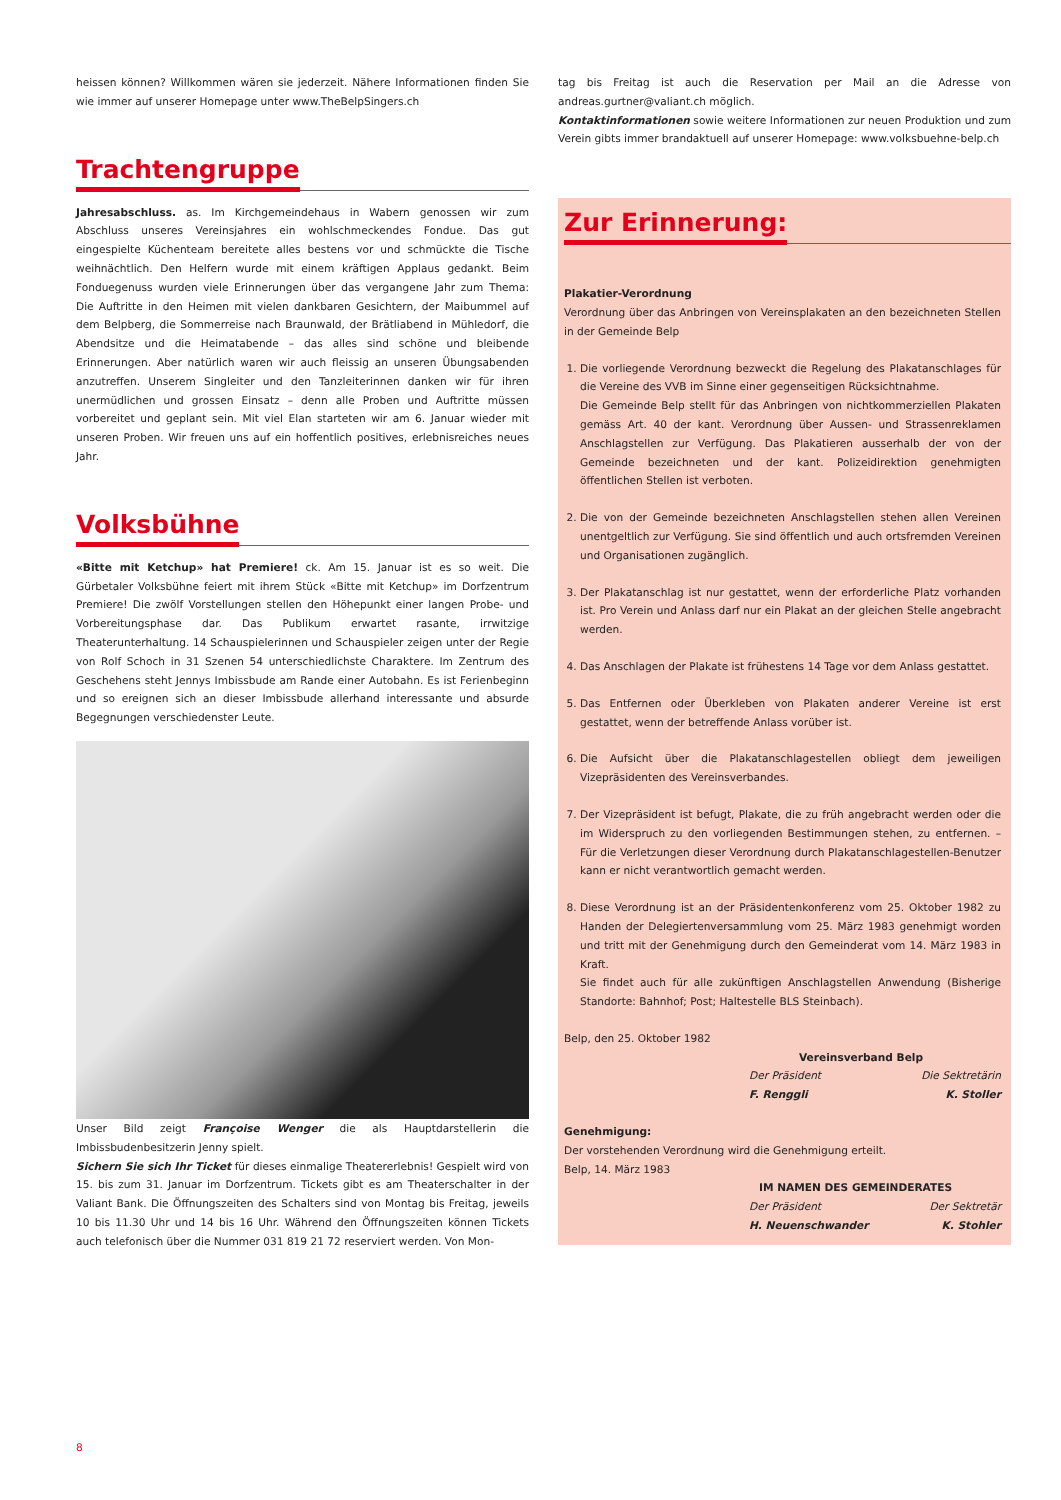heissen können? Willkommen wären sie jederzeit. Nähere Informationen finden Sie wie immer auf unserer Homepage unter www.TheBelpSingers.ch
Trachtengruppe
Jahresabschluss. as. Im Kirchgemeindehaus in Wabern genossen wir zum Abschluss unseres Vereinsjahres ein wohlschmeckendes Fondue. Das gut eingespielte Küchenteam bereitete alles bestens vor und schmückte die Tische weihnächtlich. Den Helfern wurde mit einem kräftigen Applaus gedankt. Beim Fonduegenuss wurden viele Erinnerungen über das vergangene Jahr zum Thema: Die Auftritte in den Heimen mit vielen dankbaren Gesichtern, der Maibummel auf dem Belpberg, die Sommerreise nach Braunwald, der Brätliabend in Mühledorf, die Abendsitze und die Heimatabende – das alles sind schöne und bleibende Erinnerungen. Aber natürlich waren wir auch fleissig an unseren Übungsabenden anzutreffen. Unserem Singleiter und den Tanzleiterinnen danken wir für ihren unermüdlichen und grossen Einsatz – denn alle Proben und Auftritte müssen vorbereitet und geplant sein. Mit viel Elan starteten wir am 6. Januar wieder mit unseren Proben. Wir freuen uns auf ein hoffentlich positives, erlebnisreiches neues Jahr.
Volksbühne
«Bitte mit Ketchup» hat Premiere! ck. Am 15. Januar ist es so weit. Die Gürbetaler Volksbühne feiert mit ihrem Stück «Bitte mit Ketchup» im Dorfzentrum Premiere! Die zwölf Vorstellungen stellen den Höhepunkt einer langen Probe- und Vorbereitungsphase dar. Das Publikum erwartet rasante, irrwitzige Theaterunterhaltung. 14 Schauspielerinnen und Schauspieler zeigen unter der Regie von Rolf Schoch in 31 Szenen 54 unterschiedlichste Charaktere. Im Zentrum des Geschehens steht Jennys Imbissbude am Rande einer Autobahn. Es ist Ferienbeginn und so ereignen sich an dieser Imbissbude allerhand interessante und absurde Begegnungen verschiedenster Leute.
Unser Bild zeigt Françoise Wenger die als Hauptdarstellerin die Imbissbudenbesitzerin Jenny spielt.
Sichern Sie sich Ihr Ticket für dieses einmalige Theatererlebnis! Gespielt wird von 15. bis zum 31. Januar im Dorfzentrum. Tickets gibt es am Theaterschalter in der Valiant Bank. Die Öffnungszeiten des Schalters sind von Montag bis Freitag, jeweils 10 bis 11.30 Uhr und 14 bis 16 Uhr. Während den Öffnungszeiten können Tickets auch telefonisch über die Nummer 031 819 21 72 reserviert werden. Von Mon-
tag bis Freitag ist auch die Reservation per Mail an die Adresse von andreas.gurtner@valiant.ch möglich.
Kontaktinformationen sowie weitere Informationen zur neuen Produktion und zum Verein gibts immer brandaktuell auf unserer Homepage: www.volksbuehne-belp.ch
Zur Erinnerung:
Plakatier-Verordnung
Verordnung über das Anbringen von Vereinsplakaten an den bezeichneten Stellen in der Gemeinde Belp
1. Die vorliegende Verordnung bezweckt die Regelung des Plakatanschlages für die Vereine des VVB im Sinne einer gegenseitigen Rücksichtnahme.
Die Gemeinde Belp stellt für das Anbringen von nichtkommerziellen Plakaten gemäss Art. 40 der kant. Verordnung über Aussen- und Strassenreklamen Anschlagstellen zur Verfügung. Das Plakatieren ausserhalb der von der Gemeinde bezeichneten und der kant. Polizeidirektion genehmigten öffentlichen Stellen ist verboten.
2. Die von der Gemeinde bezeichneten Anschlagstellen stehen allen Vereinen unentgeltlich zur Verfügung. Sie sind öffentlich und auch ortsfremden Vereinen und Organisationen zugänglich.
3. Der Plakatanschlag ist nur gestattet, wenn der erforderliche Platz vorhanden ist. Pro Verein und Anlass darf nur ein Plakat an der gleichen Stelle angebracht werden.
4. Das Anschlagen der Plakate ist frühestens 14 Tage vor dem Anlass gestattet.
5. Das Entfernen oder Überkleben von Plakaten anderer Vereine ist erst gestattet, wenn der betreffende Anlass vorüber ist.
6. Die Aufsicht über die Plakatanschlagestellen obliegt dem jeweiligen Vizepräsidenten des Vereinsverbandes.
7. Der Vizepräsident ist befugt, Plakate, die zu früh angebracht werden oder die im Widerspruch zu den vorliegenden Bestimmungen stehen, zu entfernen. – Für die Verletzungen dieser Verordnung durch Plakatanschlagestellen-Benutzer kann er nicht verantwortlich gemacht werden.
8. Diese Verordnung ist an der Präsidentenkonferenz vom 25. Oktober 1982 zu Handen der Delegiertenversammlung vom 25. März 1983 genehmigt worden und tritt mit der Genehmigung durch den Gemeinderat vom 14. März 1983 in Kraft.
Sie findet auch für alle zukünftigen Anschlagstellen Anwendung (Bisherige Standorte: Bahnhof; Post; Haltestelle BLS Steinbach).
Belp, den 25. Oktober 1982
Vereinsverband Belp
Der Präsident Die Sektretärin
F. Renggli K. Stoller
Genehmigung:
Der vorstehenden Verordnung wird die Genehmigung erteilt.
Belp, 14. März 1983
IM NAMEN DES GEMEINDERATES
Der Präsident Der Sektretär
H. Neuenschwander K. Stohler
8